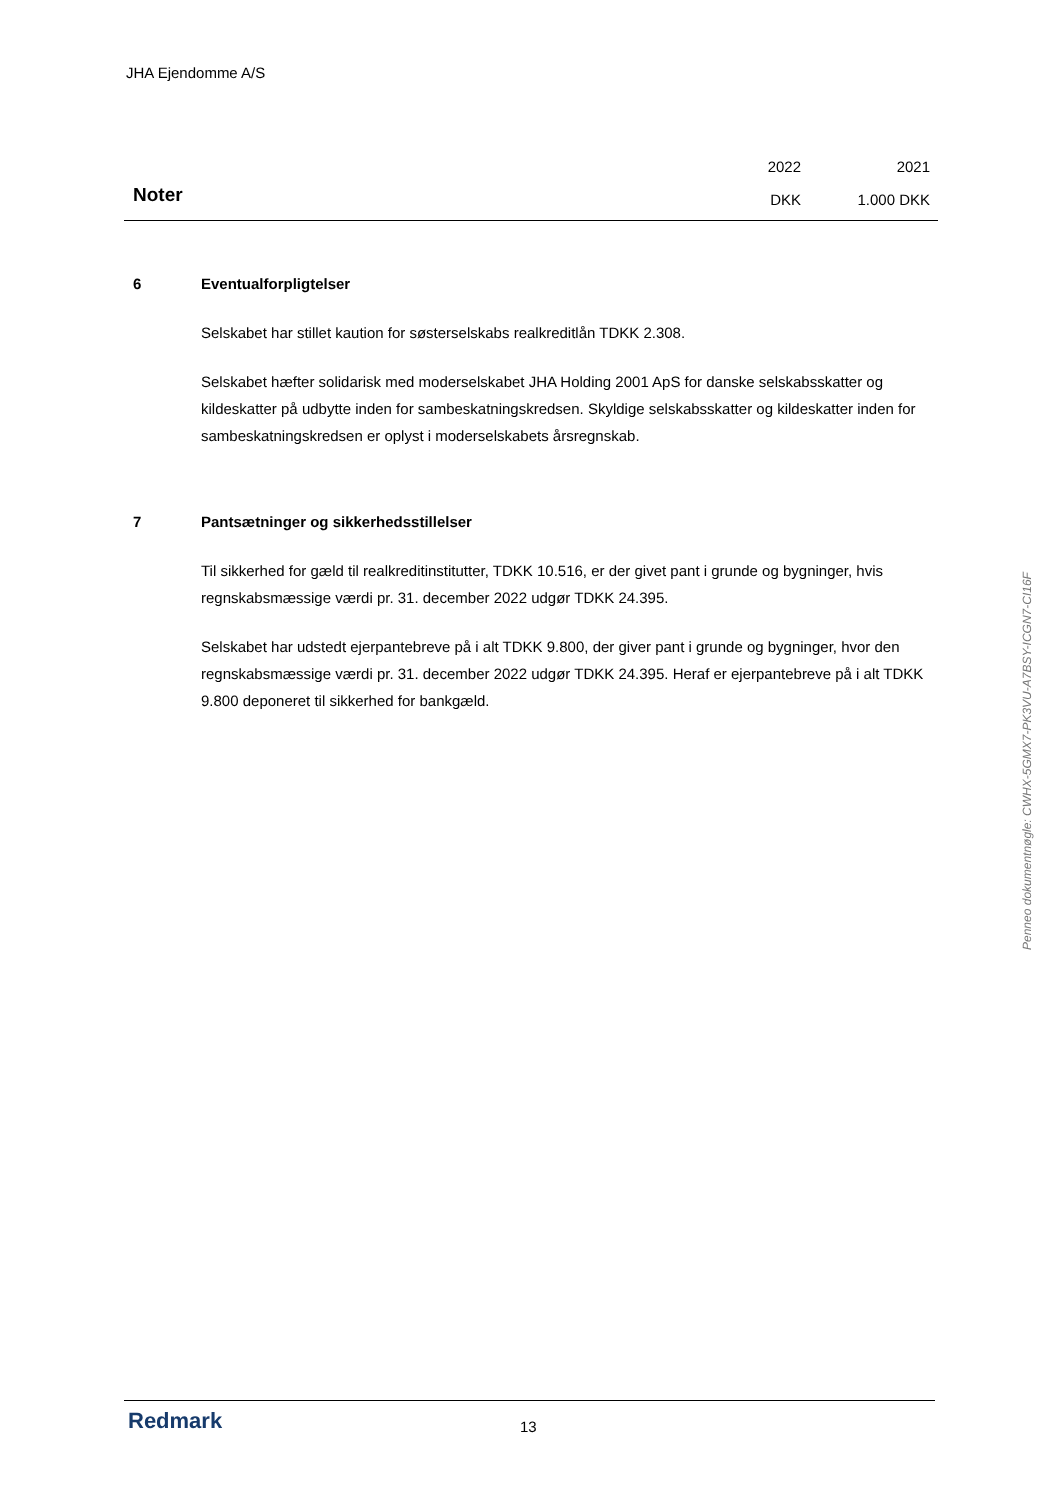JHA Ejendomme A/S
Noter
2022
DKK
2021
1.000 DKK
6 Eventualforpligtelser
Selskabet har stillet kaution for søsterselskabs realkreditlån TDKK 2.308.
Selskabet hæfter solidarisk med moderselskabet JHA Holding 2001 ApS for danske selskabsskatter og kildeskatter på udbytte inden for sambeskatningskredsen. Skyldige selskabsskatter og kildeskatter inden for sambeskatningskredsen er oplyst i moderselskabets årsregnskab.
7 Pantsætninger og sikkerhedsstillelser
Til sikkerhed for gæld til realkreditinstitutter, TDKK 10.516, er der givet pant i grunde og bygninger, hvis regnskabsmæssige værdi pr. 31. december 2022 udgør TDKK 24.395.
Selskabet har udstedt ejerpantebreve på i alt TDKK 9.800, der giver pant i grunde og bygninger, hvor den regnskabsmæssige værdi pr. 31. december 2022 udgør TDKK 24.395. Heraf er ejerpantebreve på i alt TDKK 9.800 deponeret til sikkerhed for bankgæld.
Penneo dokumentnøgle: CWHX-5GMX7-PK3VU-A7BSY-ICGN7-CI16F
Redmark 13